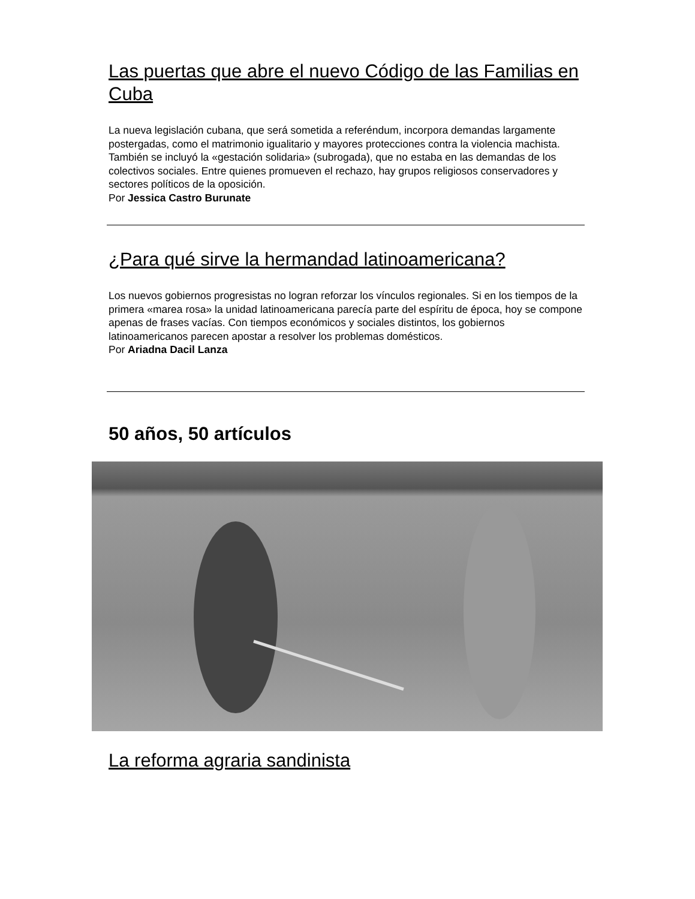Las puertas que abre el nuevo Código de las Familias en Cuba
La nueva legislación cubana, que será sometida a referéndum, incorpora demandas largamente postergadas, como el matrimonio igualitario y mayores protecciones contra la violencia machista. También se incluyó la «gestación solidaria» (subrogada), que no estaba en las demandas de los colectivos sociales. Entre quienes promueven el rechazo, hay grupos religiosos conservadores y sectores políticos de la oposición.
Por Jessica Castro Burunate
¿Para qué sirve la hermandad latinoamericana?
Los nuevos gobiernos progresistas no logran reforzar los vínculos regionales. Si en los tiempos de la primera «marea rosa» la unidad latinoamericana parecía parte del espíritu de época, hoy se compone apenas de frases vacías. Con tiempos económicos y sociales distintos, los gobiernos latinoamericanos parecen apostar a resolver los problemas domésticos.
Por Ariadna Dacil Lanza
50 años, 50 artículos
La reforma agraria sandinista